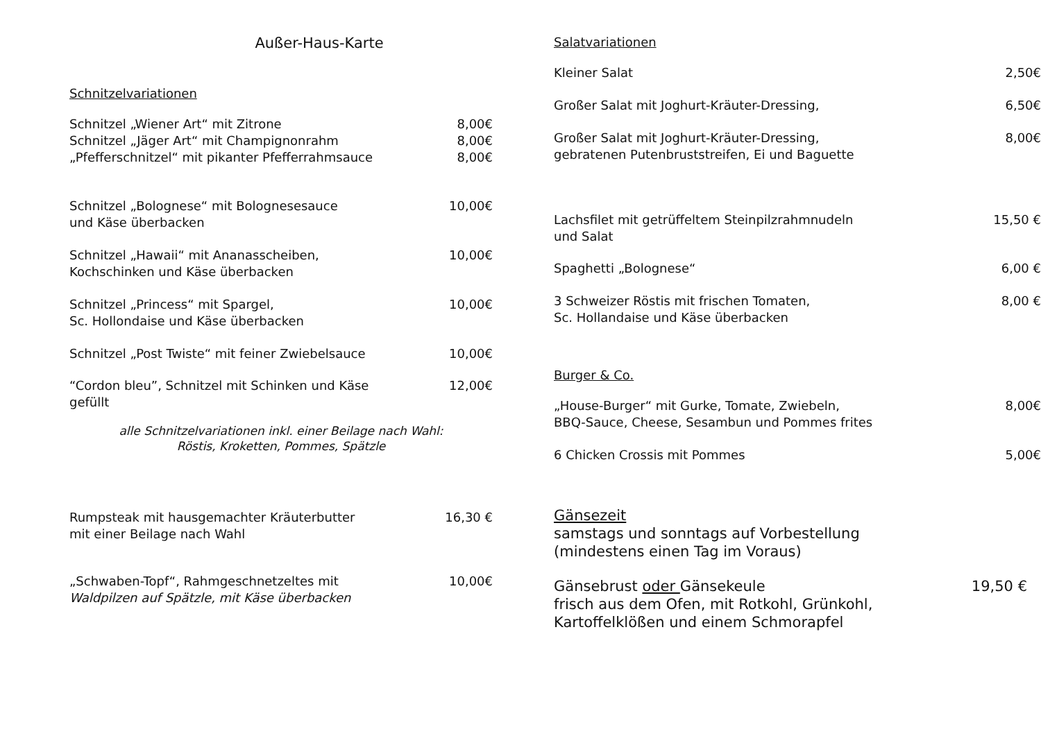Außer-Haus-Karte
Schnitzelvariationen
Schnitzel „Wiener Art“ mit Zitrone 8,00€
Schnitzel „Jäger Art“ mit Champignonrahm 8,00€
„Pfefferschnitzel“ mit pikanter Pfefferrahmsauce 8,00€
Schnitzel „Bolognese“ mit Bolognesesauce
und Käse überbacken 10,00€
Schnitzel „Hawaii“ mit Ananasscheiben,
Kochschinken und Käse überbacken 10,00€
Schnitzel „Princess“ mit Spargel,
Sc. Hollondaise und Käse überbacken 10,00€
Schnitzel „Post Twiste“ mit feiner Zwiebelsauce 10,00€
“Cordon bleu”, Schnitzel mit Schinken und Käse
gefüllt 12,00€
alle Schnitzelvariationen inkl. einer Beilage nach Wahl:
Röstis, Kroketten, Pommes, Spätzle
Rumpsteak mit hausgemachter Kräuterbutter
mit einer Beilage nach Wahl 16,30 €
„Schwaben-Topf“, Rahmgeschnetzeltes mit
Waldpilzen auf Spätzle, mit Käse überbacken 10,00€
Salatvariationen
Kleiner Salat 2,50€
Großer Salat mit Joghurt-Kräuter-Dressing, 6,50€
Großer Salat mit Joghurt-Kräuter-Dressing,
gebratenen Putenbruststreifen, Ei und Baguette 8,00€
Lachsfilet mit getrüffeltem Steinpilzrahmnudeln
und Salat 15,50 €
Spaghetti „Bolognese“6,00 €
3 Schweizer Röstis mit frischen Tomaten,
Sc. Hollandaise und Käse überbacken 8,00 €
Burger & Co.
„House-Burger“ mit Gurke, Tomate, Zwiebeln,
BBQ-Sauce, Cheese, Sesambun und Pommes frites 8,00€
6 Chicken Crossis mit Pommes 5,00€
Gänsezeit
samstags und sonntags auf Vorbestellung
(mindestens einen Tag im Voraus)
Gänsebrust oder Gänsekeule
frisch aus dem Ofen, mit Rotkohl, Grünkohl,
Kartoffelklößen und einem Schmorapfel 19,50 €